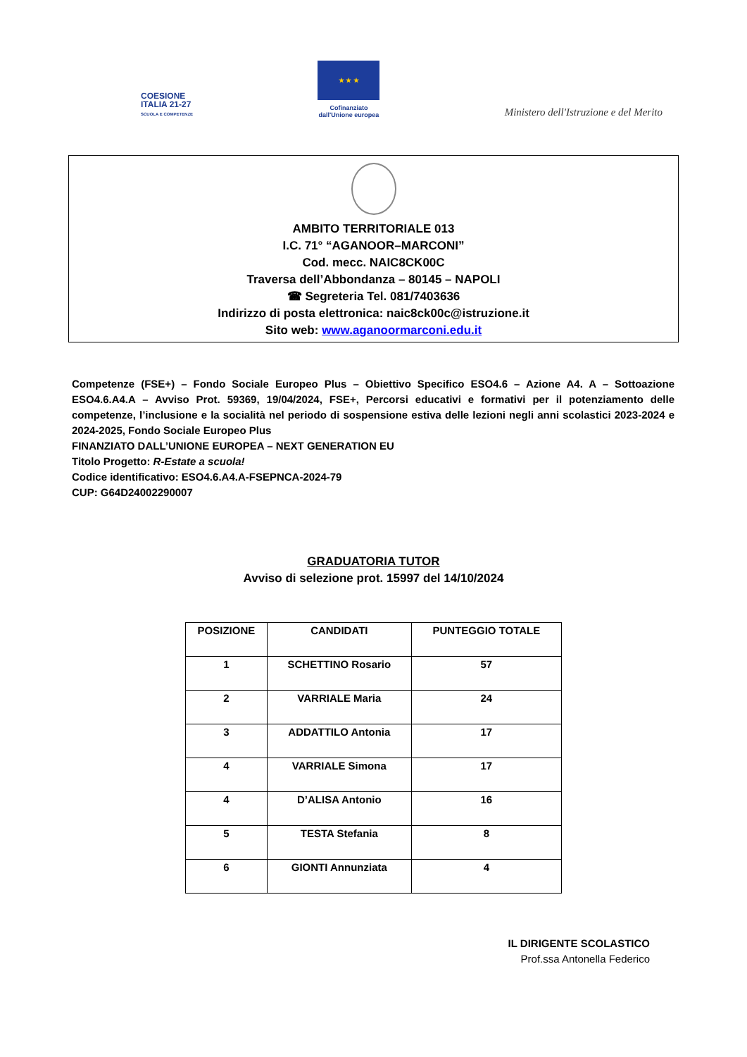COESIONE
ITALIA 21-27
SCUOLA E COMPETENZE
★ ★ ★
Cofinanziato
dall'Unione europea
Ministero dell'Istruzione e del Merito
AMBITO TERRITORIALE 013
I.C. 71° “AGANOOR–MARCONI”
Cod. mecc. NAIC8CK00C
Traversa dell’Abbondanza – 80145 – NAPOLI
☎ Segreteria Tel. 081/7403636
Indirizzo di posta elettronica: naic8ck00c@istruzione.it
Sito web: www.aganoormarconi.edu.it
Competenze (FSE+) – Fondo Sociale Europeo Plus – Obiettivo Specifico ESO4.6 – Azione A4. A – Sottoazione ESO4.6.A4.A – Avviso Prot. 59369, 19/04/2024, FSE+, Percorsi educativi e formativi per il potenziamento delle competenze, l’inclusione e la socialità nel periodo di sospensione estiva delle lezioni negli anni scolastici 2023-2024 e 2024-2025, Fondo Sociale Europeo Plus
FINANZIATO DALL’UNIONE EUROPEA – NEXT GENERATION EU
Titolo Progetto: R-Estate a scuola!
Codice identificativo: ESO4.6.A4.A-FSEPNCA-2024-79
CUP: G64D24002290007
GRADUATORIA TUTOR
Avviso di selezione prot. 15997 del 14/10/2024
| POSIZIONE | CANDIDATI | PUNTEGGIO TOTALE |
| --- | --- | --- |
| 1 | SCHETTINO Rosario | 57 |
| 2 | VARRIALE Maria | 24 |
| 3 | ADDATTILO Antonia | 17 |
| 4 | VARRIALE Simona | 17 |
| 4 | D’ALISA Antonio | 16 |
| 5 | TESTA Stefania | 8 |
| 6 | GIONTI Annunziata | 4 |
IL DIRIGENTE SCOLASTICO
Prof.ssa Antonella Federico